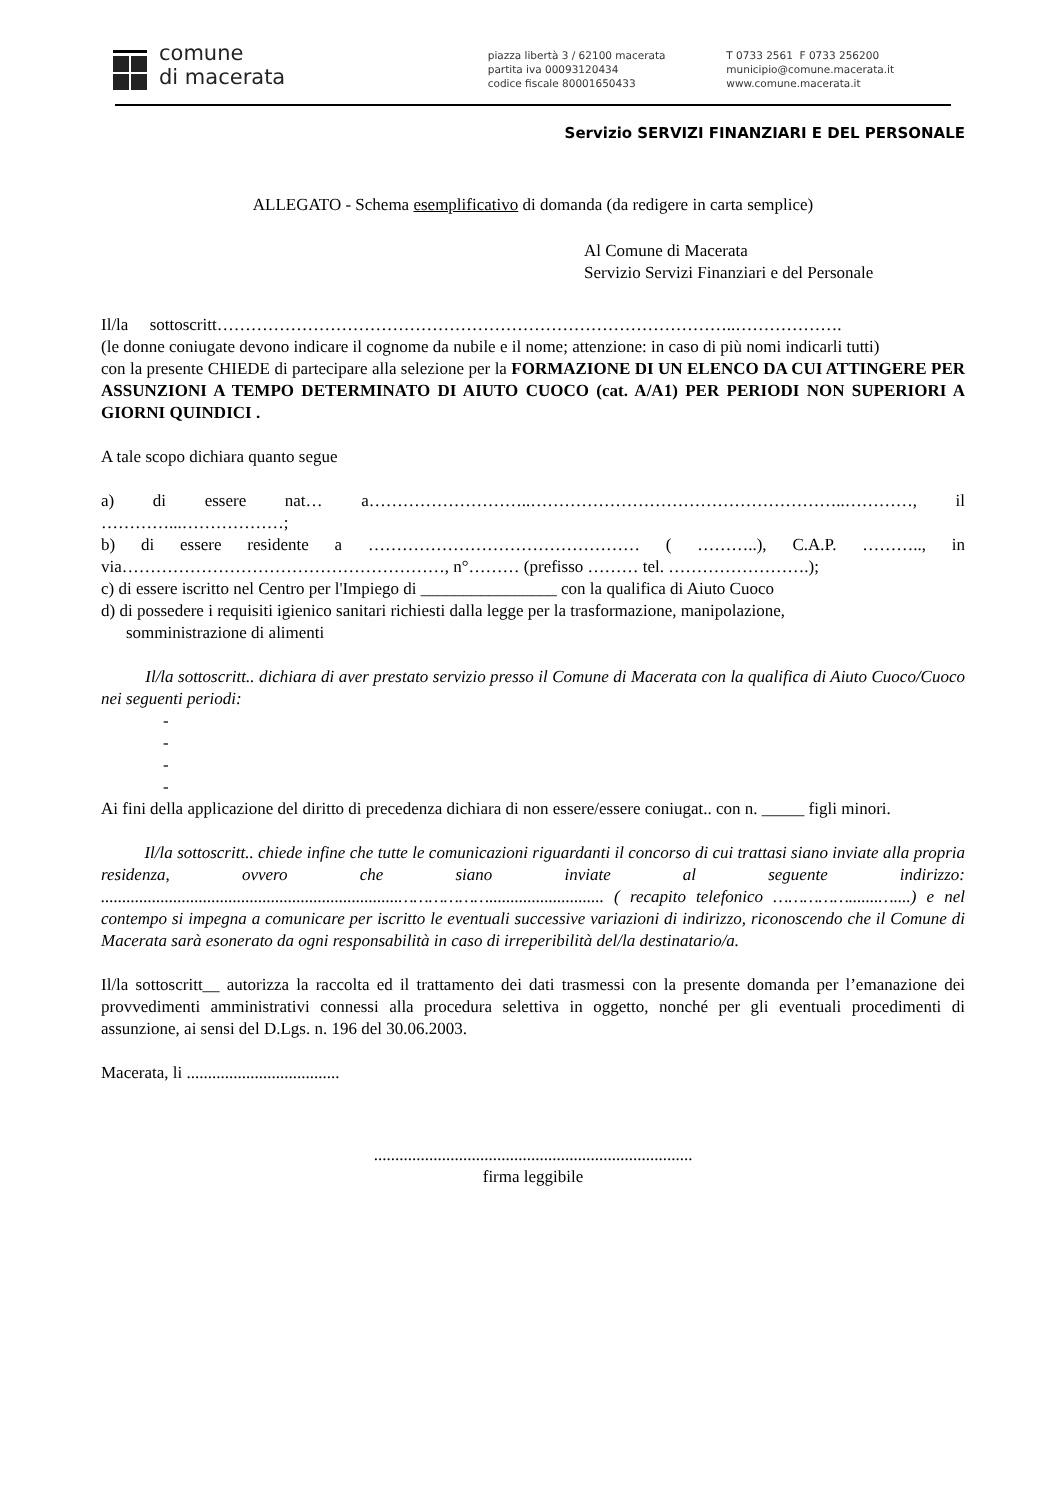comune
di macerata
piazza libertà 3 / 62100 macerata
partita iva 00093120434
codice fiscale 80001650433
T 0733 2561 F 0733 256200
municipio@comune.macerata.it
www.comune.macerata.it
Servizio SERVIZI FINANZIARI E DEL PERSONALE
ALLEGATO - Schema esemplificativo di domanda (da redigere in carta semplice)
Al Comune di Macerata
Servizio Servizi Finanziari e del Personale
Il/la sottoscritt………………………………………………………………………………..……………….
(le donne coniugate devono indicare il cognome da nubile e il nome; attenzione: in caso di più nomi indicarli tutti)
con la presente CHIEDE di partecipare alla selezione per la FORMAZIONE DI UN ELENCO DA CUI ATTINGERE PER ASSUNZIONI A TEMPO DETERMINATO DI AIUTO CUOCO (cat. A/A1) PER PERIODI NON SUPERIORI A GIORNI QUINDICI .
A tale scopo dichiara quanto segue
a) di essere nat… a………………………..………………………………………………..…………, il …………...………………;
b) di essere residente a ………………………………………… ( ………..), C.A.P. ……….., in via…………………………………………………, n°……… (prefisso ……… tel. …………………….);
c) di essere iscritto nel Centro per l'Impiego di ________________ con la qualifica di Aiuto Cuoco
d) di possedere i requisiti igienico sanitari richiesti dalla legge per la trasformazione, manipolazione,
somministrazione di alimenti
Il/la sottoscritt.. dichiara di aver prestato servizio presso il Comune di Macerata con la qualifica di Aiuto Cuoco/Cuoco nei seguenti periodi:
-
-
-
-
Ai fini della applicazione del diritto di precedenza dichiara di non essere/essere coniugat.. con n. _____ figli minori.
Il/la sottoscritt.. chiede infine che tutte le comunicazioni riguardanti il concorso di cui trattasi siano inviate alla propria residenza, ovvero che siano inviate al seguente indirizzo: ......................................................................………………........................... ( recapito telefonico …………….......…....) e nel contempo si impegna a comunicare per iscritto le eventuali successive variazioni di indirizzo, riconoscendo che il Comune di Macerata sarà esonerato da ogni responsabilità in caso di irreperibilità del/la destinatario/a.
Il/la sottoscritt__ autorizza la raccolta ed il trattamento dei dati trasmessi con la presente domanda per l’emanazione dei provvedimenti amministrativi connessi alla procedura selettiva in oggetto, nonché per gli eventuali procedimenti di assunzione, ai sensi del D.Lgs. n. 196 del 30.06.2003.
Macerata, li ....................................
...........................................................................
firma leggibile